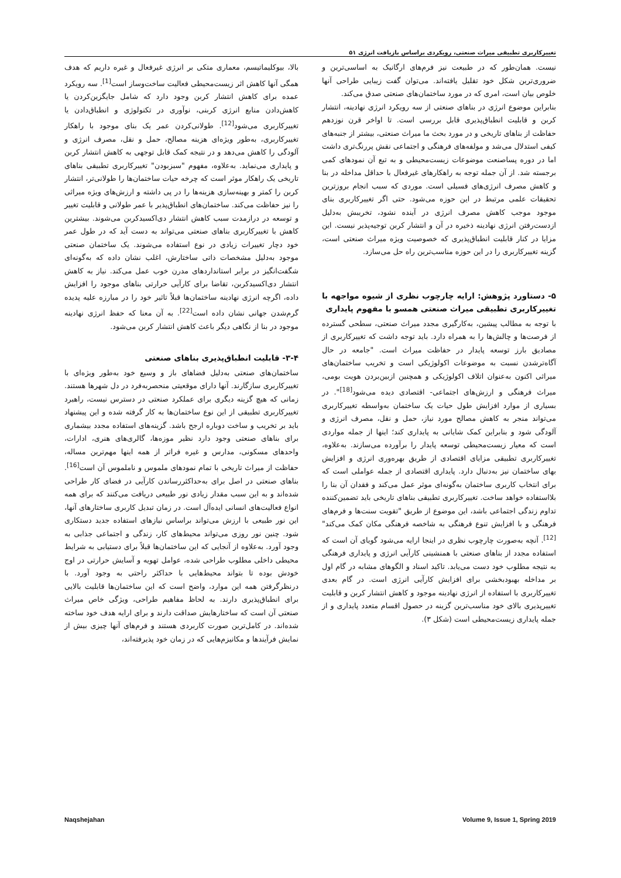تغییرکاربری تطبیقی میراث صنعتی، رویکردی براساس بازیافت انرژی ۵۱
بالا، بیوکلیماتیسم، معماری متکی بر انرژی غیرفعال و غیره داریم که هدف همگی آنها کاهش اثر زیست‌محیطی فعالیت ساخت‌وساز است<sup>[1]</sup>. سه رویکرد عمده برای کاهش انتشار کربن وجود دارد که شامل جایگزین‌کردن یا کاهش‌دادن منابع انرژی کربنی، نوآوری در تکنولوژی و انطباق‌دادن یا تغییرکاربری می‌شود<sup>[12]</sup>. طولانی‌کردن عمر یک بنای موجود با راهکار تغییرکاربری، به‌طور ویژه‌ای هزینه مصالح، حمل و نقل، مصرف انرژی و آلودگی را کاهش می‌دهد و در نتیجه کمک قابل توجهی به کاهش انتشار کربن و پایداری می‌نماید. به‌علاوه، مفهوم "سبزبودن" تغییرکاربری تطبیقی بناهای تاریخی یک راهکار موثر است که چرخه حیات ساختمان‌ها را طولانی‌تر، انتشار کربن را کمتر و بهینه‌سازی هزینه‌ها را در پی داشته و ارزش‌های ویژه میراثی را نیز حفاظت می‌کند. ساختمان‌های انطباق‌پذیر با عمر طولانی و قابلیت تغییر و توسعه در درازمدت سبب کاهش انتشار دی‌اکسیدکربن می‌شوند. بیشترین کاهش با تغییرکاربری بناهای صنعتی می‌تواند به دست آید که در طول عمر خود دچار تغییرات زیادی در نوع استفاده می‌شوند. یک ساختمان صنعتی موجود به‌دلیل مشخصات ذاتی ساختارش، اغلب نشان داده که به‌گونه‌ای شگفت‌انگیز در برابر استانداردهای مدرن خوب عمل می‌کند. نیاز به کاهش انتشار دی‌اکسیدکربن، تقاضا برای کارآیی حرارتی بناهای موجود را افزایش داده، اگرچه انرژی نهادینه ساختمان‌ها قبلاً تاثیر خود را در مبارزه علیه پدیده گرم‌شدن جهانی نشان داده است<sup>[22]</sup>. به آن معنا که حفظ انرژی نهادینه موجود در بنا از نگاهی دیگر باعث کاهش انتشار کربن می‌شود.
۳-۴- قابلیت انطباق‌پذیری بناهای صنعتی
ساختمان‌های صنعتی به‌دلیل فضاهای باز و وسیع خود به‌طور ویژه‌ای با تغییرکاربری سازگارند. آنها دارای موقعیتی منحصربه‌فرد در دل شهرها هستند. زمانی که هیچ گزینه دیگری برای عملکرد صنعتی در دسترس نیست، راهبرد تغییرکاربری تطبیقی از این نوع ساختمان‌ها به کار گرفته شده و این پیشنهاد باید بر تخریب و ساخت دوباره ارجح باشد. گزینه‌های استفاده مجدد بیشماری برای بناهای صنعتی وجود دارد نظیر موزه‌ها، گالری‌های هنری، ادارات، واحدهای مسکونی، مدارس و غیره فراتر از همه اینها مهم‌ترین مساله، حفاظت از میراث تاریخی با تمام نمودهای ملموس و ناملموس آن است<sup>[16]</sup>. بناهای صنعتی در اصل برای به‌حداکثررساندن کارآیی در فضای کار طراحی شده‌اند و به این سبب مقدار زیادی نور طبیعی دریافت می‌کنند که برای همه انواع فعالیت‌های انسانی ایده‌آل است. در زمان تبدیل کاربری ساختارهای آنها، این نور طبیعی با ارزش می‌تواند براساس نیازهای استفاده جدید دستکاری شود. چنین نور روزی می‌تواند محیط‌های کار، زندگی و اجتماعی جذابی به وجود آورد. به‌علاوه از آنجایی که این ساختمان‌ها قبلاً برای دستیابی به شرایط محیطی داخلی مطلوب طراحی شده، عوامل تهویه و آسایش حرارتی در اوج خودش بوده تا بتواند محیط‌هایی با حداکثر راحتی به وجود آورد. با درنظرگرفتن همه این موارد، واضح است که این ساختمان‌ها قابلیت بالایی برای انطباق‌پذیری دارند. به لحاظ مفاهیم طراحی، ویژگی خاص میراث صنعتی آن است که ساختارهایش صداقت دارند و برای ارایه هدف خود ساخته شده‌اند. در کامل‌ترین صورت کاربردی هستند و فرم‌های آنها چیزی بیش از نمایش فرآیندها و مکانیزم‌هایی که در زمان خود پذیرفته‌اند،
نیست. همان‌طور که در طبیعت نیز فرم‌های ارگانیک به اساسی‌ترین و ضروری‌ترین شکل خود تقلیل یافته‌اند. می‌توان گفت زیبایی طراحی آنها خلوص بیان است، امری که در مورد ساختمان‌های صنعتی صدق می‌کند.
بنابراین موضوع انرژی در بناهای صنعتی از سه رویکرد انرژی نهادینه، انتشار کربن و قابلیت انطباق‌پذیری قابل بررسی است. تا اواخر قرن نوزدهم حفاظت از بناهای تاریخی و در مورد بحث ما میراث صنعتی، بیشتر از جنبه‌های کیفی استدلال می‌شد و مولفه‌های فرهنگی و اجتماعی نقش پررنگ‌تری داشت اما در دوره پساصنعت موضوعات زیست‌محیطی و به تبع آن نمودهای کمی برجسته شد. از آن جمله توجه به راهکارهای غیرفعال با حداقل مداخله در بنا و کاهش مصرف انرژی‌های فسیلی است. موردی که سبب انجام بروزترین تحقیقات علمی مرتبط در این حوزه می‌شود. حتی اگر تغییرکاربری بنای موجود موجب کاهش مصرف انرژی در آینده نشود، تخریبش به‌دلیل ازدست‌رفتن انرژی نهادینه ذخیره در آن و انتشار کربن توجیه‌پذیر نیست. این مزایا در کنار قابلیت انطباق‌پذیری که خصوصیت ویژه میراث صنعتی است، گزینه تغییرکاربری را در این حوزه مناسب‌ترین راه حل می‌سازد.
۵- دستاورد پژوهش: ارایه چارچوب نظری از شیوه مواجهه با تغییرکاربری تطبیقی میراث صنعتی همسو با مفهوم پایداری
با توجه به مطالب پیشین، به‌کارگیری مجدد میراث صنعتی، سطحی گسترده از فرصت‌ها و چالش‌ها را به همراه دارد. باید توجه داشت که تغییرکاربری از مصادیق بارز توسعه پایدار در حفاظت میراث است. "جامعه در حال آگاه‌ترشدن نسبت به موضوعات اکولوژیکی است و تخریب ساختمان‌های میراثی اکنون به‌عنوان اتلاف اکولوژیکی و همچنین ازبین‌بردن هویت بومی، میراث فرهنگی و ارزش‌های اجتماعی- اقتصادی دیده می‌شود<sup>[18]</sup>". در بسیاری از موارد افزایش طول حیات یک ساختمان به‌واسطه تغییرکاربری می‌تواند منجر به کاهش مصالح مورد نیاز، حمل و نقل، مصرف انرژی و آلودگی شود و بنابراین کمک شایانی به پایداری کند؛ اینها از جمله مواردی است که معیار زیست‌محیطی توسعه پایدار را برآورده می‌سازند. به‌علاوه، تغییرکاربری تطبیقی مزایای اقتصادی از طریق بهره‌وری انرژی و افزایش بهای ساختمان نیز به‌دنبال دارد. پایداری اقتصادی از جمله عواملی است که برای انتخاب کاربری ساختمان به‌گونه‌ای موثر عمل می‌کند و فقدان آن بنا را بلااستفاده خواهد ساخت. تغییرکاربری تطبیقی بناهای تاریخی باید تضمین‌کننده تداوم زندگی اجتماعی باشد، این موضوع از طریق "تقویت سنت‌ها و فرم‌های فرهنگی و با افزایش تنوع فرهنگی به شاخصه فرهنگی مکان کمک می‌کند"<sup>[12]</sup>. آنچه به‌صورت چارچوب نظری در اینجا ارایه می‌شود گویای آن است که استفاده مجدد از بناهای صنعتی با همنشینی کارآیی انرژی و پایداری فرهنگی به نتیجه مطلوب خود دست می‌یابد. تاکید اسناد و الگوهای مشابه در گام اول بر مداخله بهبودبخشی برای افزایش کارآیی انرژی است. در گام بعدی تغییرکاربری با استفاده از انرژی نهادینه موجود و کاهش انتشار کربن و قابلیت تغییرپذیری بالای خود مناسب‌ترین گزینه در حصول اقسام متعدد پایداری و از جمله پایداری زیست‌محیطی است (شکل ۳).
Naqshejahan Volume 9, Issue 1, Spring 2019